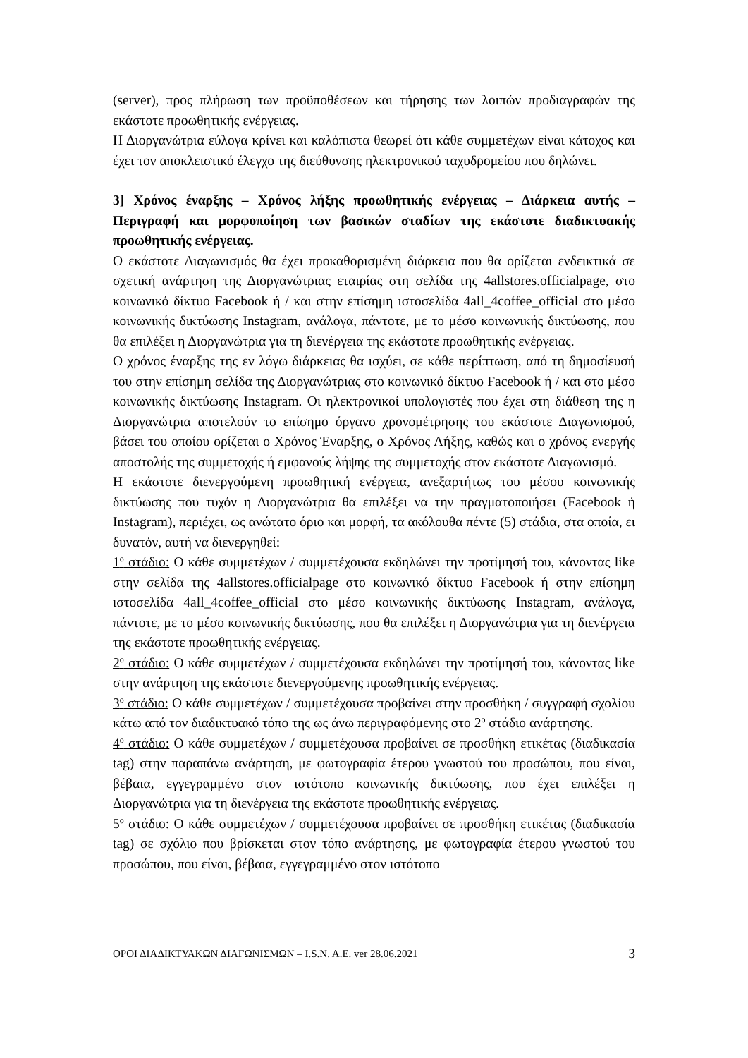(server), προς πλήρωση των προϋποθέσεων και τήρησης των λοιπών προδιαγραφών της εκάστοτε προωθητικής ενέργειας.
Η Διοργανώτρια εύλογα κρίνει και καλόπιστα θεωρεί ότι κάθε συμμετέχων είναι κάτοχος και έχει τον αποκλειστικό έλεγχο της διεύθυνσης ηλεκτρονικού ταχυδρομείου που δηλώνει.
3] Χρόνος έναρξης – Χρόνος λήξης προωθητικής ενέργειας – Διάρκεια αυτής – Περιγραφή και μορφοποίηση των βασικών σταδίων της εκάστοτε διαδικτυακής προωθητικής ενέργειας.
Ο εκάστοτε Διαγωνισμός θα έχει προκαθορισμένη διάρκεια που θα ορίζεται ενδεικτικά σε σχετική ανάρτηση της Διοργανώτριας εταιρίας στη σελίδα της 4allstores.officialpage, στο κοινωνικό δίκτυο Facebook ή / και στην επίσημη ιστοσελίδα 4all_4coffee_official στο μέσο κοινωνικής δικτύωσης Instagram, ανάλογα, πάντοτε, με το μέσο κοινωνικής δικτύωσης, που θα επιλέξει η Διοργανώτρια για τη διενέργεια της εκάστοτε προωθητικής ενέργειας.
Ο χρόνος έναρξης της εν λόγω διάρκειας θα ισχύει, σε κάθε περίπτωση, από τη δημοσίευσή του στην επίσημη σελίδα της Διοργανώτριας στο κοινωνικό δίκτυο Facebook ή / και στο μέσο κοινωνικής δικτύωσης Instagram. Οι ηλεκτρονικοί υπολογιστές που έχει στη διάθεση της η Διοργανώτρια αποτελούν το επίσημο όργανο χρονομέτρησης του εκάστοτε Διαγωνισμού, βάσει του οποίου ορίζεται ο Χρόνος Έναρξης, ο Χρόνος Λήξης, καθώς και ο χρόνος ενεργής αποστολής της συμμετοχής ή εμφανούς λήψης της συμμετοχής στον εκάστοτε Διαγωνισμό.
Η εκάστοτε διενεργούμενη προωθητική ενέργεια, ανεξαρτήτως του μέσου κοινωνικής δικτύωσης που τυχόν η Διοργανώτρια θα επιλέξει να την πραγματοποιήσει (Facebook ή Instagram), περιέχει, ως ανώτατο όριο και μορφή, τα ακόλουθα πέντε (5) στάδια, στα οποία, ει δυνατόν, αυτή να διενεργηθεί:
1<sup>ο</sup> στάδιο: Ο κάθε συμμετέχων / συμμετέχουσα εκδηλώνει την προτίμησή του, κάνοντας like στην σελίδα της 4allstores.officialpage στο κοινωνικό δίκτυο Facebook ή στην επίσημη ιστοσελίδα 4all_4coffee_official στο μέσο κοινωνικής δικτύωσης Instagram, ανάλογα, πάντοτε, με το μέσο κοινωνικής δικτύωσης, που θα επιλέξει η Διοργανώτρια για τη διενέργεια της εκάστοτε προωθητικής ενέργειας.
2<sup>ο</sup> στάδιο: Ο κάθε συμμετέχων / συμμετέχουσα εκδηλώνει την προτίμησή του, κάνοντας like στην ανάρτηση της εκάστοτε διενεργούμενης προωθητικής ενέργειας.
3<sup>ο</sup> στάδιο: Ο κάθε συμμετέχων / συμμετέχουσα προβαίνει στην προσθήκη / συγγραφή σχολίου κάτω από τον διαδικτυακό τόπο της ως άνω περιγραφόμενης στο 2<sup>ο</sup> στάδιο ανάρτησης.
4<sup>ο</sup> στάδιο: Ο κάθε συμμετέχων / συμμετέχουσα προβαίνει σε προσθήκη ετικέτας (διαδικασία tag) στην παραπάνω ανάρτηση, με φωτογραφία έτερου γνωστού του προσώπου, που είναι, βέβαια, εγγεγραμμένο στον ιστότοπο κοινωνικής δικτύωσης, που έχει επιλέξει η Διοργανώτρια για τη διενέργεια της εκάστοτε προωθητικής ενέργειας.
5<sup>ο</sup> στάδιο: Ο κάθε συμμετέχων / συμμετέχουσα προβαίνει σε προσθήκη ετικέτας (διαδικασία tag) σε σχόλιο που βρίσκεται στον τόπο ανάρτησης, με φωτογραφία έτερου γνωστού του προσώπου, που είναι, βέβαια, εγγεγραμμένο στον ιστότοπο
ΟΡΟΙ ΔΙΑΔΙΚΤΥΑΚΩΝ ΔΙΑΓΩΝΙΣΜΩΝ – I.S.N. A.E. ver 28.06.2021 3